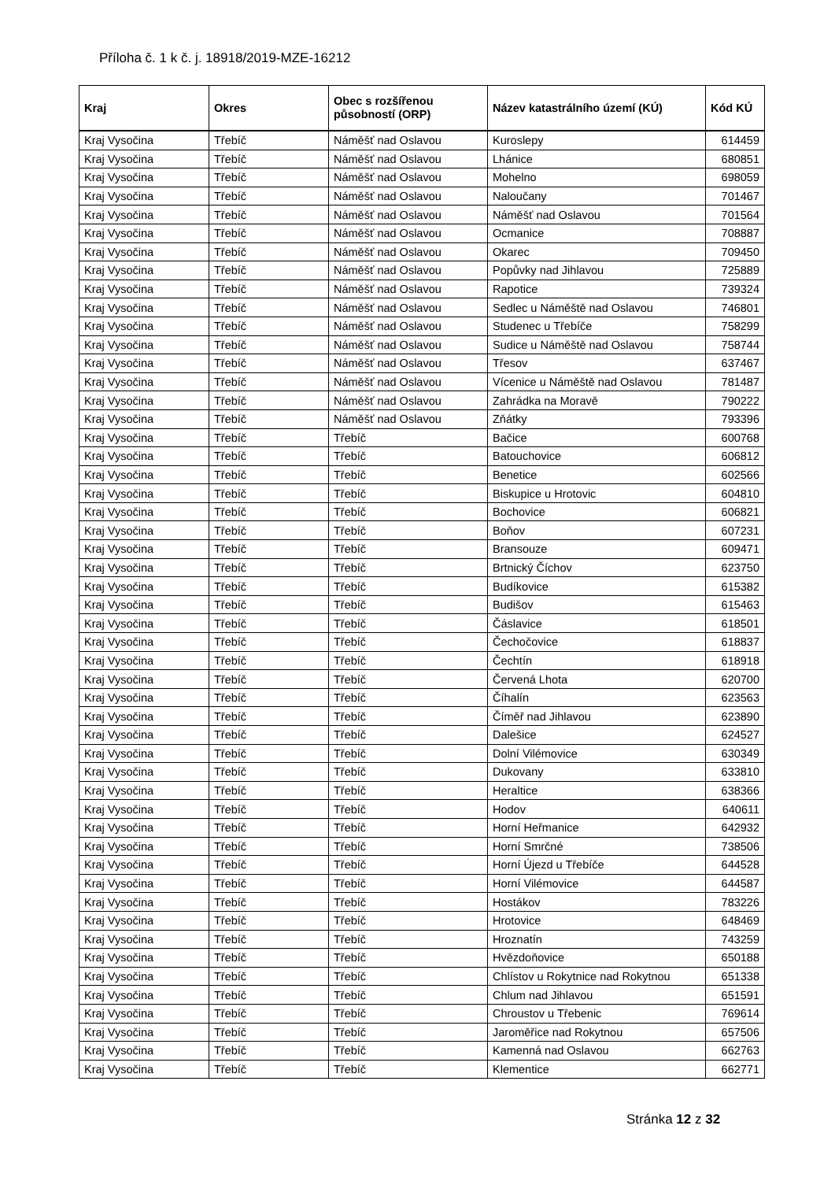Příloha č. 1 k č. j. 18918/2019-MZE-16212
| Kraj | Okres | Obec s rozšířenou působností (ORP) | Název katastrálního území (KÚ) | Kód KÚ |
| --- | --- | --- | --- | --- |
| Kraj Vysočina | Třebíč | Náměšť nad Oslavou | Kuroslepy | 614459 |
| Kraj Vysočina | Třebíč | Náměšť nad Oslavou | Lhánice | 680851 |
| Kraj Vysočina | Třebíč | Náměšť nad Oslavou | Mohelno | 698059 |
| Kraj Vysočina | Třebíč | Náměšť nad Oslavou | Naloučany | 701467 |
| Kraj Vysočina | Třebíč | Náměšť nad Oslavou | Náměšť nad Oslavou | 701564 |
| Kraj Vysočina | Třebíč | Náměšť nad Oslavou | Ocmanice | 708887 |
| Kraj Vysočina | Třebíč | Náměšť nad Oslavou | Okarec | 709450 |
| Kraj Vysočina | Třebíč | Náměšť nad Oslavou | Popůvky nad Jihlavou | 725889 |
| Kraj Vysočina | Třebíč | Náměšť nad Oslavou | Rapotice | 739324 |
| Kraj Vysočina | Třebíč | Náměšť nad Oslavou | Sedlec u Náměště nad Oslavou | 746801 |
| Kraj Vysočina | Třebíč | Náměšť nad Oslavou | Studenec u Třebíče | 758299 |
| Kraj Vysočina | Třebíč | Náměšť nad Oslavou | Sudice u Náměště nad Oslavou | 758744 |
| Kraj Vysočina | Třebíč | Náměšť nad Oslavou | Třesov | 637467 |
| Kraj Vysočina | Třebíč | Náměšť nad Oslavou | Vícenice u Náměště nad Oslavou | 781487 |
| Kraj Vysočina | Třebíč | Náměšť nad Oslavou | Zahrádka na Moravě | 790222 |
| Kraj Vysočina | Třebíč | Náměšť nad Oslavou | Zňátky | 793396 |
| Kraj Vysočina | Třebíč | Třebíč | Bačice | 600768 |
| Kraj Vysočina | Třebíč | Třebíč | Batouchovice | 606812 |
| Kraj Vysočina | Třebíč | Třebíč | Benetice | 602566 |
| Kraj Vysočina | Třebíč | Třebíč | Biskupice u Hrotovic | 604810 |
| Kraj Vysočina | Třebíč | Třebíč | Bochovice | 606821 |
| Kraj Vysočina | Třebíč | Třebíč | Boňov | 607231 |
| Kraj Vysočina | Třebíč | Třebíč | Bransouze | 609471 |
| Kraj Vysočina | Třebíč | Třebíč | Brtnický Číchov | 623750 |
| Kraj Vysočina | Třebíč | Třebíč | Budíkovice | 615382 |
| Kraj Vysočina | Třebíč | Třebíč | Budišov | 615463 |
| Kraj Vysočina | Třebíč | Třebíč | Čáslavice | 618501 |
| Kraj Vysočina | Třebíč | Třebíč | Čechočovice | 618837 |
| Kraj Vysočina | Třebíč | Třebíč | Čechtín | 618918 |
| Kraj Vysočina | Třebíč | Třebíč | Červená Lhota | 620700 |
| Kraj Vysočina | Třebíč | Třebíč | Číhalín | 623563 |
| Kraj Vysočina | Třebíč | Třebíč | Číměř nad Jihlavou | 623890 |
| Kraj Vysočina | Třebíč | Třebíč | Dalešice | 624527 |
| Kraj Vysočina | Třebíč | Třebíč | Dolní Vilémovice | 630349 |
| Kraj Vysočina | Třebíč | Třebíč | Dukovany | 633810 |
| Kraj Vysočina | Třebíč | Třebíč | Heraltice | 638366 |
| Kraj Vysočina | Třebíč | Třebíč | Hodov | 640611 |
| Kraj Vysočina | Třebíč | Třebíč | Horní Heřmanice | 642932 |
| Kraj Vysočina | Třebíč | Třebíč | Horní Smrčné | 738506 |
| Kraj Vysočina | Třebíč | Třebíč | Horní Újezd u Třebíče | 644528 |
| Kraj Vysočina | Třebíč | Třebíč | Horní Vilémovice | 644587 |
| Kraj Vysočina | Třebíč | Třebíč | Hostákov | 783226 |
| Kraj Vysočina | Třebíč | Třebíč | Hrotovice | 648469 |
| Kraj Vysočina | Třebíč | Třebíč | Hroznatín | 743259 |
| Kraj Vysočina | Třebíč | Třebíč | Hvězdoňovice | 650188 |
| Kraj Vysočina | Třebíč | Třebíč | Chlístov u Rokytnice nad Rokytnou | 651338 |
| Kraj Vysočina | Třebíč | Třebíč | Chlum nad Jihlavou | 651591 |
| Kraj Vysočina | Třebíč | Třebíč | Chroustov u Třebenic | 769614 |
| Kraj Vysočina | Třebíč | Třebíč | Jaroměřice nad Rokytnou | 657506 |
| Kraj Vysočina | Třebíč | Třebíč | Kamenná nad Oslavou | 662763 |
| Kraj Vysočina | Třebíč | Třebíč | Klementice | 662771 |
Stránka 12 z 32